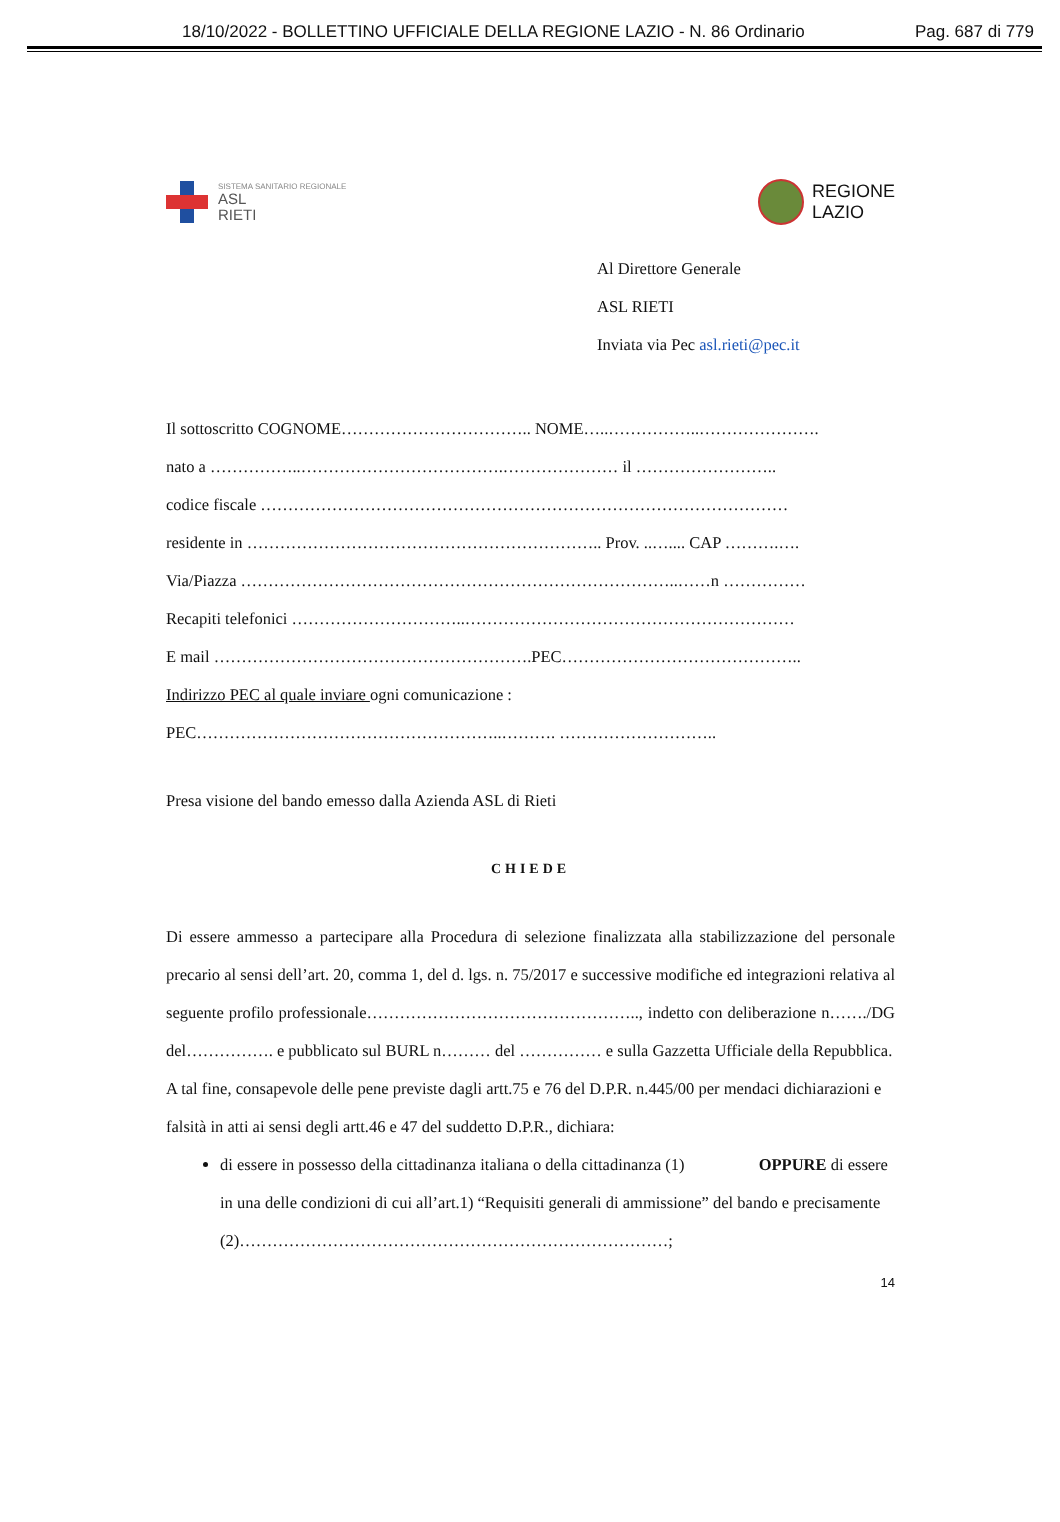18/10/2022 - BOLLETTINO UFFICIALE DELLA REGIONE LAZIO - N. 86 Ordinario Pag. 687 di 779
SISTEMA SANITARIO REGIONALE
ASL
RIETI
REGIONE
LAZIO
Al Direttore Generale
ASL RIETI
Inviata via Pec asl.rieti@pec.it
Il sottoscritto COGNOME…………………………….. NOME…..……………..………………….
nato a ……………..……………………………….………………… il ……………………..
codice fiscale ……………………………………………………………………………………
residente in ……………………………………………………….. Prov. ..….... CAP ……….….
Via/Piazza ……………………………………………………………………..……n ……………
Recapiti telefonici …………………………..……………………………………………………
E mail ………………………………………………….PEC……………………………………..
Indirizzo PEC al quale inviare ogni comunicazione :
PEC………………………………………………..………. ………………………..
Presa visione del bando emesso dalla Azienda ASL di Rieti
CHIEDE
Di essere ammesso a partecipare alla Procedura di selezione finalizzata alla stabilizzazione del personale precario al sensi dell’art. 20, comma 1, del d. lgs. n. 75/2017 e successive modifiche ed integrazioni relativa al seguente profilo professionale………………………………………….., indetto con deliberazione n……./DG del……………. e pubblicato sul BURL n……… del …………… e sulla Gazzetta Ufficiale della Repubblica.
A tal fine, consapevole delle pene previste dagli artt.75 e 76 del D.P.R. n.445/00 per mendaci dichiarazioni e falsità in atti ai sensi degli artt.46 e 47 del suddetto D.P.R., dichiara:
di essere in possesso della cittadinanza italiana o della cittadinanza (1) OPPURE di essere in una delle condizioni di cui all’art.1) “Requisiti generali di ammissione” del bando e precisamente (2)……………………………………………………………………;
14